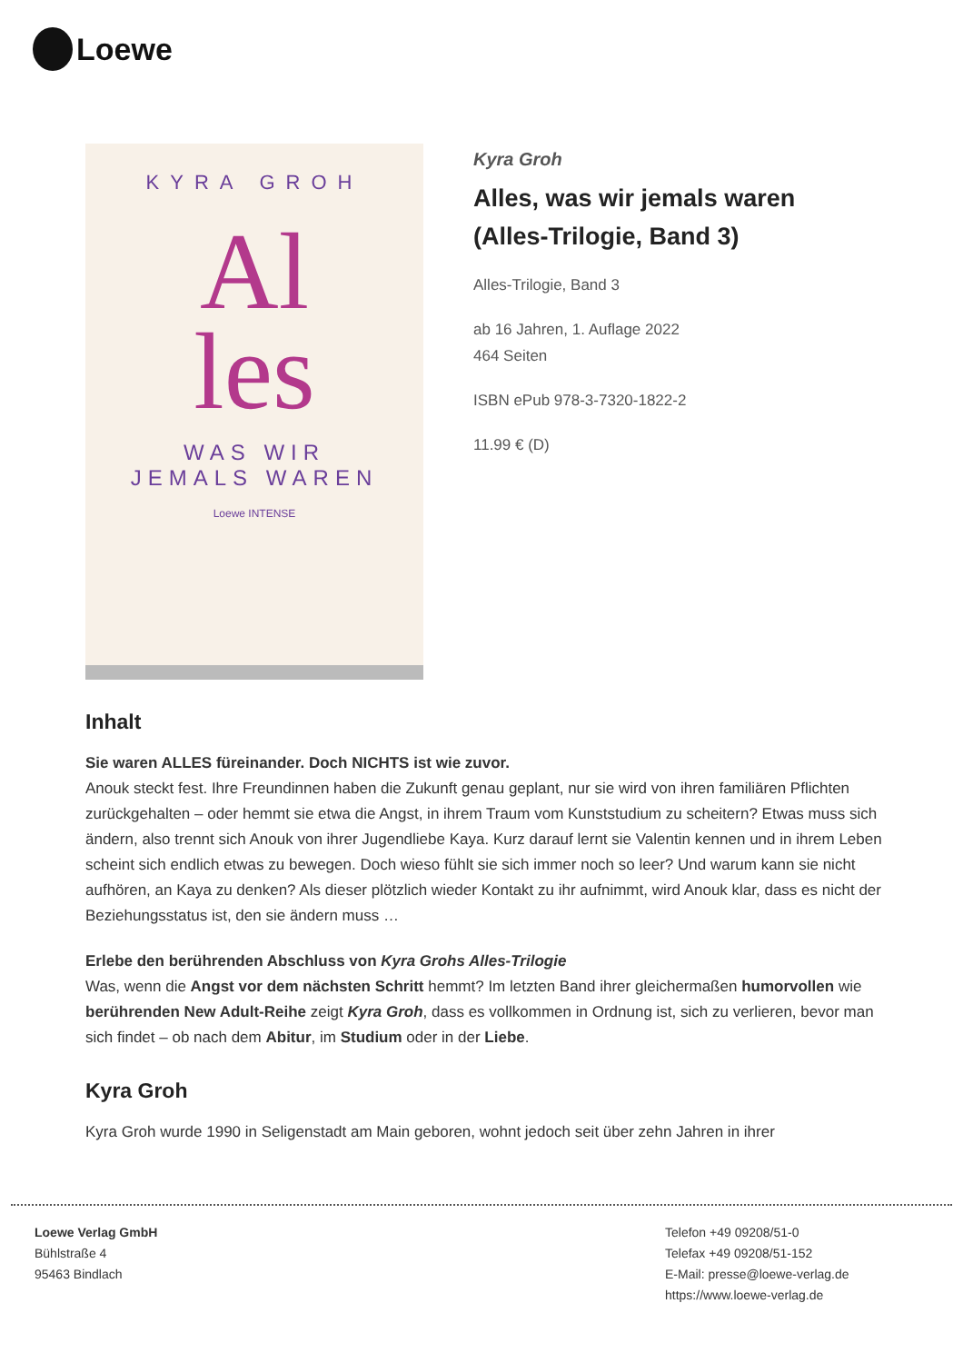Loewe
KYRA GROH
Al
les
WAS WIR
JEMALS WAREN
Loewe INTENSE
Kyra Groh
Alles, was wir jemals waren (Alles-Trilogie, Band 3)
Alles-Trilogie, Band 3
ab 16 Jahren, 1. Auflage 2022
464 Seiten
ISBN ePub 978-3-7320-1822-2
11.99 € (D)
Inhalt
Sie waren ALLES füreinander. Doch NICHTS ist wie zuvor.
Anouk steckt fest. Ihre Freundinnen haben die Zukunft genau geplant, nur sie wird von ihren familiären Pflichten zurückgehalten – oder hemmt sie etwa die Angst, in ihrem Traum vom Kunststudium zu scheitern? Etwas muss sich ändern, also trennt sich Anouk von ihrer Jugendliebe Kaya. Kurz darauf lernt sie Valentin kennen und in ihrem Leben scheint sich endlich etwas zu bewegen. Doch wieso fühlt sie sich immer noch so leer? Und warum kann sie nicht aufhören, an Kaya zu denken? Als dieser plötzlich wieder Kontakt zu ihr aufnimmt, wird Anouk klar, dass es nicht der Beziehungsstatus ist, den sie ändern muss …
Erlebe den berührenden Abschluss von Kyra Grohs Alles-Trilogie
Was, wenn die Angst vor dem nächsten Schritt hemmt? Im letzten Band ihrer gleichermaßen humorvollen wie berührenden New Adult-Reihe zeigt Kyra Groh, dass es vollkommen in Ordnung ist, sich zu verlieren, bevor man sich findet – ob nach dem Abitur, im Studium oder in der Liebe.
Kyra Groh
Kyra Groh wurde 1990 in Seligenstadt am Main geboren, wohnt jedoch seit über zehn Jahren in ihrer
Loewe Verlag GmbH
Bühlstraße 4
95463 Bindlach
Telefon +49 09208/51-0
Telefax +49 09208/51-152
E-Mail: presse@loewe-verlag.de
https://www.loewe-verlag.de